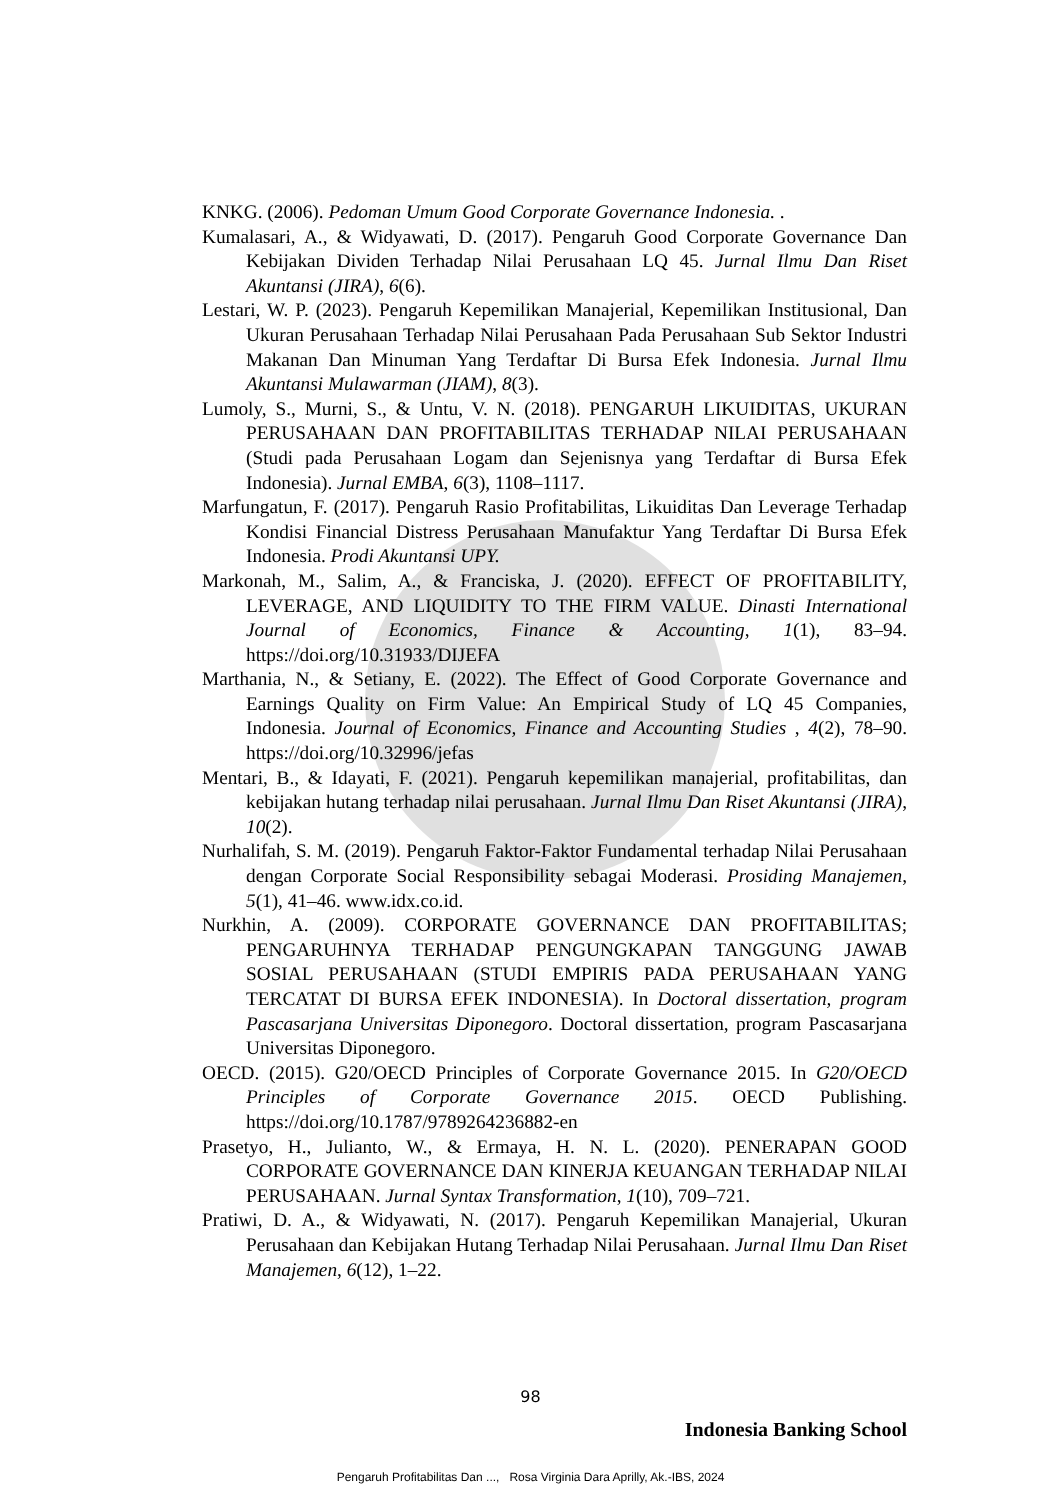KNKG. (2006). Pedoman Umum Good Corporate Governance Indonesia. .
Kumalasari, A., & Widyawati, D. (2017). Pengaruh Good Corporate Governance Dan Kebijakan Dividen Terhadap Nilai Perusahaan LQ 45. Jurnal Ilmu Dan Riset Akuntansi (JIRA), 6(6).
Lestari, W. P. (2023). Pengaruh Kepemilikan Manajerial, Kepemilikan Institusional, Dan Ukuran Perusahaan Terhadap Nilai Perusahaan Pada Perusahaan Sub Sektor Industri Makanan Dan Minuman Yang Terdaftar Di Bursa Efek Indonesia. Jurnal Ilmu Akuntansi Mulawarman (JIAM), 8(3).
Lumoly, S., Murni, S., & Untu, V. N. (2018). PENGARUH LIKUIDITAS, UKURAN PERUSAHAAN DAN PROFITABILITAS TERHADAP NILAI PERUSAHAAN (Studi pada Perusahaan Logam dan Sejenisnya yang Terdaftar di Bursa Efek Indonesia). Jurnal EMBA, 6(3), 1108–1117.
Marfungatun, F. (2017). Pengaruh Rasio Profitabilitas, Likuiditas Dan Leverage Terhadap Kondisi Financial Distress Perusahaan Manufaktur Yang Terdaftar Di Bursa Efek Indonesia. Prodi Akuntansi UPY.
Markonah, M., Salim, A., & Franciska, J. (2020). EFFECT OF PROFITABILITY, LEVERAGE, AND LIQUIDITY TO THE FIRM VALUE. Dinasti International Journal of Economics, Finance & Accounting, 1(1), 83–94. https://doi.org/10.31933/DIJEFA
Marthania, N., & Setiany, E. (2022). The Effect of Good Corporate Governance and Earnings Quality on Firm Value: An Empirical Study of LQ 45 Companies, Indonesia. Journal of Economics, Finance and Accounting Studies , 4(2), 78–90. https://doi.org/10.32996/jefas
Mentari, B., & Idayati, F. (2021). Pengaruh kepemilikan manajerial, profitabilitas, dan kebijakan hutang terhadap nilai perusahaan. Jurnal Ilmu Dan Riset Akuntansi (JIRA), 10(2).
Nurhalifah, S. M. (2019). Pengaruh Faktor-Faktor Fundamental terhadap Nilai Perusahaan dengan Corporate Social Responsibility sebagai Moderasi. Prosiding Manajemen, 5(1), 41–46. www.idx.co.id.
Nurkhin, A. (2009). CORPORATE GOVERNANCE DAN PROFITABILITAS; PENGARUHNYA TERHADAP PENGUNGKAPAN TANGGUNG JAWAB SOSIAL PERUSAHAAN (STUDI EMPIRIS PADA PERUSAHAAN YANG TERCATAT DI BURSA EFEK INDONESIA). In Doctoral dissertation, program Pascasarjana Universitas Diponegoro. Doctoral dissertation, program Pascasarjana Universitas Diponegoro.
OECD. (2015). G20/OECD Principles of Corporate Governance 2015. In G20/OECD Principles of Corporate Governance 2015. OECD Publishing. https://doi.org/10.1787/9789264236882-en
Prasetyo, H., Julianto, W., & Ermaya, H. N. L. (2020). PENERAPAN GOOD CORPORATE GOVERNANCE DAN KINERJA KEUANGAN TERHADAP NILAI PERUSAHAAN. Jurnal Syntax Transformation, 1(10), 709–721.
Pratiwi, D. A., & Widyawati, N. (2017). Pengaruh Kepemilikan Manajerial, Ukuran Perusahaan dan Kebijakan Hutang Terhadap Nilai Perusahaan. Jurnal Ilmu Dan Riset Manajemen, 6(12), 1–22.
98
Indonesia Banking School
Pengaruh Profitabilitas Dan ..., Rosa Virginia Dara Aprilly, Ak.-IBS, 2024